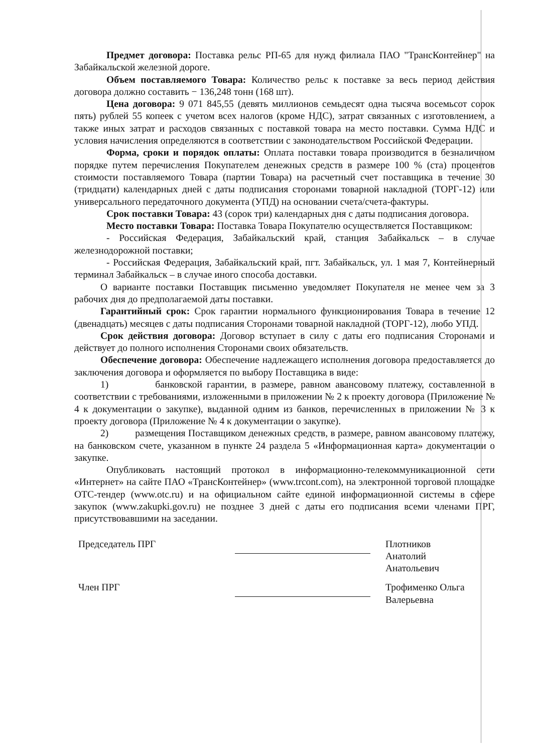Предмет договора: Поставка рельс РП-65 для нужд филиала ПАО "ТрансКонтейнер" на Забайкальской железной дороге.
Объем поставляемого Товара: Количество рельс к поставке за весь период действия договора должно составить − 136,248 тонн (168 шт).
Цена договора: 9 071 845,55 (девять миллионов семьдесят одна тысяча восемьсот сорок пять) рублей 55 копеек с учетом всех налогов (кроме НДС), затрат связанных с изготовлением, а также иных затрат и расходов связанных с поставкой товара на место поставки. Сумма НДС и условия начисления определяются в соответствии с законодательством Российской Федерации.
Форма, сроки и порядок оплаты: Оплата поставки товара производится в безналичном порядке путем перечисления Покупателем денежных средств в размере 100 % (ста) процентов стоимости поставляемого Товара (партии Товара) на расчетный счет поставщика в течение 30 (тридцати) календарных дней с даты подписания сторонами товарной накладной (ТОРГ-12) или универсального передаточного документа (УПД) на основании счета/счета-фактуры.
Срок поставки Товара: 43 (сорок три) календарных дня с даты подписания договора.
Место поставки Товара: Поставка Товара Покупателю осуществляется Поставщиком:
- Российская Федерация, Забайкальский край, станция Забайкальск – в случае железнодорожной поставки;
- Российская Федерация, Забайкальский край, пгт. Забайкальск, ул. 1 мая 7, Контейнерный терминал Забайкальск – в случае иного способа доставки.
О варианте поставки Поставщик письменно уведомляет Покупателя не менее чем за 3 рабочих дня до предполагаемой даты поставки.
Гарантийный срок: Срок гарантии нормального функционирования Товара в течение 12 (двенадцать) месяцев с даты подписания Сторонами товарной накладной (ТОРГ-12), любо УПД.
Срок действия договора: Договор вступает в силу с даты его подписания Сторонами и действует до полного исполнения Сторонами своих обязательств.
Обеспечение договора: Обеспечение надлежащего исполнения договора предоставляется до заключения договора и оформляется по выбору Поставщика в виде:
1) банковской гарантии, в размере, равном авансовому платежу, составленной в соответствии с требованиями, изложенными в приложении № 2 к проекту договора (Приложение № 4 к документации о закупке), выданной одним из банков, перечисленных в приложении № 3 к проекту договора (Приложение № 4 к документации о закупке).
2) размещения Поставщиком денежных средств, в размере, равном авансовому платежу, на банковском счете, указанном в пункте 24 раздела 5 «Информационная карта» документации о закупке.
Опубликовать настоящий протокол в информационно-телекоммуникационной сети «Интернет» на сайте ПАО «ТрансКонтейнер» (www.trcont.com), на электронной торговой площадке ОТС-тендер (www.otc.ru) и на официальном сайте единой информационной системы в сфере закупок (www.zakupki.gov.ru) не позднее 3 дней с даты его подписания всеми членами ПРГ, присутствовавшими на заседании.
Председатель ПРГ
Плотников Анатолий Анатольевич
Член ПРГ
Трофименко Ольга Валерьевна